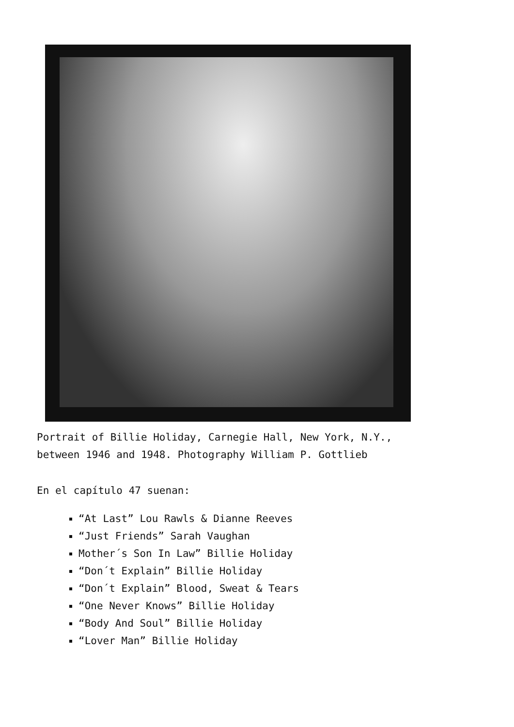Portrait of Billie Holiday, Carnegie Hall, New York, N.Y., between 1946 and 1948. Photography William P. Gottlieb
En el capítulo 47 suenan:
“At Last” Lou Rawls & Dianne Reeves
“Just Friends” Sarah Vaughan
Mother´s Son In Law” Billie Holiday
“Don´t Explain” Billie Holiday
“Don´t Explain” Blood, Sweat & Tears
“One Never Knows” Billie Holiday
“Body And Soul” Billie Holiday
“Lover Man” Billie Holiday